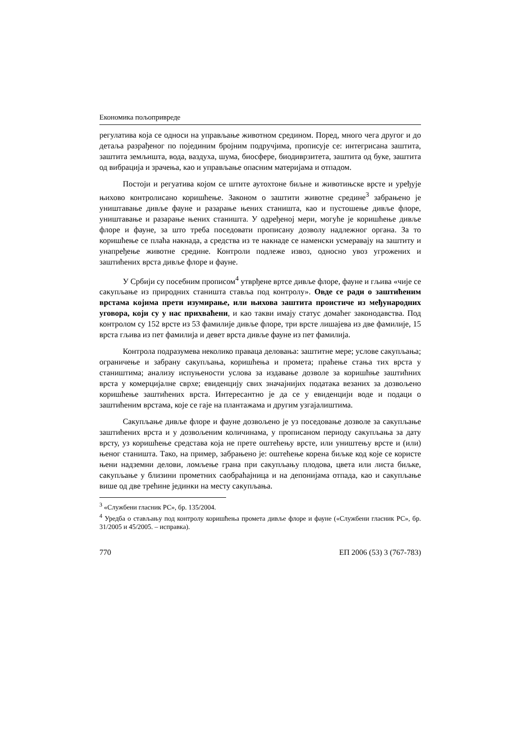Економика пољопривреде
регулатива која се односи на управљање животном средином. Поред, много чега другог и до детаља разрађеног по појединим бројним подручјима, прописује се: интегрисана заштита, заштита земљишта, вода, ваздуха, шума, биосфере, биодиврзитета, заштита од буке, заштита од вибрација и зрачења, као и управљање опасним материјама и отпадом.
Постоји и регуатива којом се штите аутохтоне биљне и животињске врсте и уређује њихово контролисано коришћење. Законом о заштити животне средине<sup>3</sup> забрањено је уништавање дивље фауне и разарање њених станишта, као и пустошење дивље флоре, уништавање и разарање њених станишта. У одређеној мери, могуће је коришћење дивље флоре и фауне, за што треба поседовати прописану дозволу надлежног органа. За то коришћење се плаћа накнада, а средства из те накнаде се наменски усмеравају на заштиту и унапређење животне средине. Контроли подлеже извоз, односно увоз угрожених и заштићених врста дивље флоре и фауне.
У Србији су посебним прописом<sup>4</sup> утврђене вртсе дивље флоре, фауне и гљива «чије се сакупљање из природних станишта стављa под контролу». Овде се ради о заштићеним врстама којима прети изумирање, или њихова заштита проистиче из међународних уговора, који су у нас прихваћени, и као такви имају статус домаћег законодавства. Под контролом су 152 врсте из 53 фамилије дивље флоре, три врсте лишајева из две фамилије, 15 врста гљива из пет фамилија и девет врста дивље фауне из пет фамилија.
Контрола подразумева неколико праваца деловања: заштитне мере; услове сакупљања; ограничење и забрану сакупљања, коришћења и промета; праћење стања тих врста у стаништима; анализу испуњености услова за издавање дозволе за коришћње заштићних врста у комерцијалне сврхе; евиденцију свих значајнијих података везаних за дозвољено коришћење заштићених врста. Интересантно је да се у евиденцији воде и подаци о заштићеним врстама, које се гаје на плантажама и другим узгајалиштима.
Сакупљање дивље флоре и фауне дозвољено је уз поседовање дозволе за сакупљање заштићених врста и у дозвољеним количинама, у прописаном периоду сакупљања за дату врсту, уз коришћење средстава која не прете оштећењу врсте, или уништењу врсте и (или) њеног станишта. Тако, на пример, забрањено је: оштећење корена биљке код које се користе њени надземни делови, ломљење грана при сакупљању плодова, цвета или листа биљке, сакупљање у близини прометних саобраћајница и на депонијама отпада, као и сакупљање више од две трећине јединки на месту сакупљања.
<sup>3</sup> «Службени гласник РС», бр. 135/2004.
<sup>4</sup> Уредба о стављању под контролу коришћења промета дивље флоре и фауне («Службени гласник РС», бр. 31/2005 и 45/2005. – исправка).
770 ЕП 2006 (53) 3 (767-783)